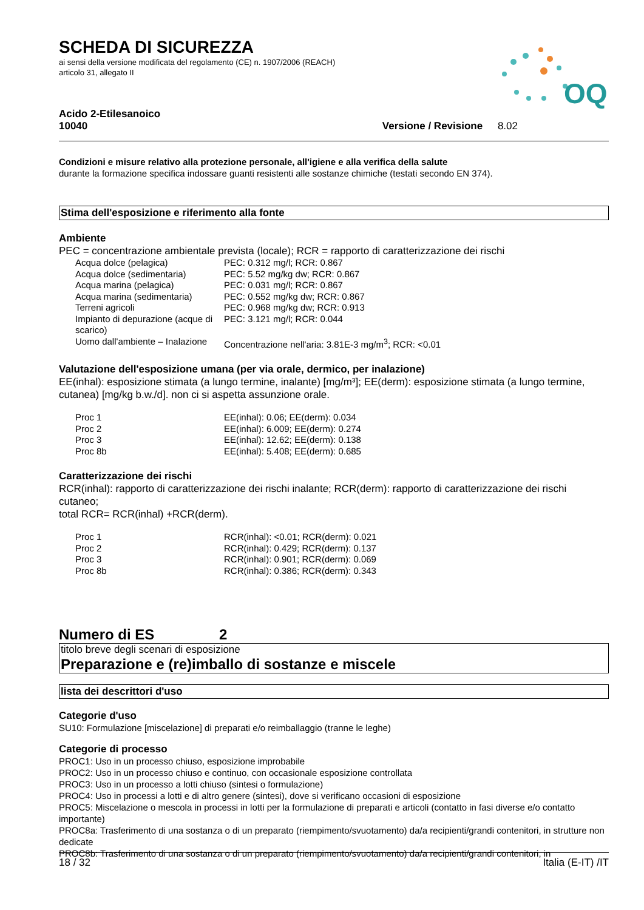OQ
SCHEDA DI SICUREZZA
ai sensi della versione modificata del regolamento (CE) n. 1907/2006 (REACH)
articolo 31, allegato II
Acido 2-Etilesanoico
10040
Versione / Revisione 8.02
Condizioni e misure relativo alla protezione personale, all'igiene e alla verifica della salute
durante la formazione specifica indossare guanti resistenti alle sostanze chimiche (testati secondo EN 374).
Stima dell'esposizione e riferimento alla fonte
Ambiente
PEC = concentrazione ambientale prevista (locale); RCR = rapporto di caratterizzazione dei rischi
| Acqua dolce (pelagica) | PEC: 0.312 mg/l; RCR: 0.867 |
| Acqua dolce (sedimentaria) | PEC: 5.52 mg/kg dw; RCR: 0.867 |
| Acqua marina (pelagica) | PEC: 0.031 mg/l; RCR: 0.867 |
| Acqua marina (sedimentaria) | PEC: 0.552 mg/kg dw; RCR: 0.867 |
| Terreni agricoli | PEC: 0.968 mg/kg dw; RCR: 0.913 |
| Impianto di depurazione (acque di scarico) | PEC: 3.121 mg/l; RCR: 0.044 |
| Uomo dall'ambiente – Inalazione | Concentrazione nell'aria: 3.81E-3 mg/m<sup>3</sup>; RCR: <0.01 |
Valutazione dell'esposizione umana (per via orale, dermico, per inalazione)
EE(inhal): esposizione stimata (a lungo termine, inalante) [mg/m³]; EE(derm): esposizione stimata (a lungo termine, cutanea) [mg/kg b.w./d]. non ci si aspetta assunzione orale.
| Proc 1 | EE(inhal): 0.06; EE(derm): 0.034 |
| Proc 2 | EE(inhal): 6.009; EE(derm): 0.274 |
| Proc 3 | EE(inhal): 12.62; EE(derm): 0.138 |
| Proc 8b | EE(inhal): 5.408; EE(derm): 0.685 |
Caratterizzazione dei rischi
RCR(inhal): rapporto di caratterizzazione dei rischi inalante; RCR(derm): rapporto di caratterizzazione dei rischi cutaneo;
total RCR= RCR(inhal) +RCR(derm).
| Proc 1 | RCR(inhal): <0.01; RCR(derm): 0.021 |
| Proc 2 | RCR(inhal): 0.429; RCR(derm): 0.137 |
| Proc 3 | RCR(inhal): 0.901; RCR(derm): 0.069 |
| Proc 8b | RCR(inhal): 0.386; RCR(derm): 0.343 |
Numero di ES 2
titolo breve degli scenari di esposizione
Preparazione e (re)imballo di sostanze e miscele
lista dei descrittori d'uso
Categorie d'uso
SU10: Formulazione [miscelazione] di preparati e/o reimballaggio (tranne le leghe)
Categorie di processo
PROC1: Uso in un processo chiuso, esposizione improbabile
PROC2: Uso in un processo chiuso e continuo, con occasionale esposizione controllata
PROC3: Uso in un processo a lotti chiuso (sintesi o formulazione)
PROC4: Uso in processi a lotti e di altro genere (sintesi), dove si verificano occasioni di esposizione
PROC5: Miscelazione o mescola in processi in lotti per la formulazione di preparati e articoli (contatto in fasi diverse e/o contatto importante)
PROC8a: Trasferimento di una sostanza o di un preparato (riempimento/svuotamento) da/a recipienti/grandi contenitori, in strutture non dedicate
PROC8b: Trasferimento di una sostanza o di un preparato (riempimento/svuotamento) da/a recipienti/grandi contenitori, in
18 / 32 Italia (E-IT) /IT